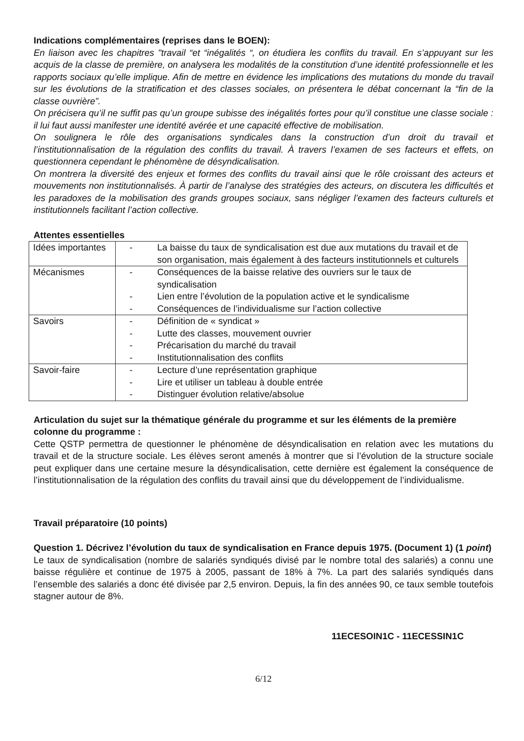Indications complémentaires (reprises dans le BOEN):
En liaison avec les chapitres "travail “et “inégalités “, on étudiera les conflits du travail. En s’appuyant sur les acquis de la classe de première, on analysera les modalités de la constitution d’une identité professionnelle et les rapports sociaux qu’elle implique. Afin de mettre en évidence les implications des mutations du monde du travail sur les évolutions de la stratification et des classes sociales, on présentera le débat concernant la “fin de la classe ouvrière”.
On précisera qu’il ne suffit pas qu’un groupe subisse des inégalités fortes pour qu’il constitue une classe sociale : il lui faut aussi manifester une identité avérée et une capacité effective de mobilisation.
On soulignera le rôle des organisations syndicales dans la construction d’un droit du travail et l’institutionnalisation de la régulation des conflits du travail. À travers l’examen de ses facteurs et effets, on questionnera cependant le phénomène de désyndicalisation.
On montrera la diversité des enjeux et formes des conflits du travail ainsi que le rôle croissant des acteurs et mouvements non institutionnalisés. À partir de l’analyse des stratégies des acteurs, on discutera les difficultés et les paradoxes de la mobilisation des grands groupes sociaux, sans négliger l’examen des facteurs culturels et institutionnels facilitant l’action collective.
Attentes essentielles
| Idées importantes | - La baisse du taux de syndicalisation est due aux mutations du travail et de son organisation, mais également à des facteurs institutionnels et culturels |
| Mécanismes | - Conséquences de la baisse relative des ouvriers sur le taux de syndicalisation - Lien entre l’évolution de la population active et le syndicalisme - Conséquences de l’individualisme sur l’action collective |
| Savoirs | - Définition de « syndicat » - Lutte des classes, mouvement ouvrier - Précarisation du marché du travail - Institutionnalisation des conflits |
| Savoir-faire | - Lecture d’une représentation graphique - Lire et utiliser un tableau à double entrée - Distinguer évolution relative/absolue |
Articulation du sujet sur la thématique générale du programme et sur les éléments de la première colonne du programme :
Cette QSTP permettra de questionner le phénomène de désyndicalisation en relation avec les mutations du travail et de la structure sociale. Les élèves seront amenés à montrer que si l’évolution de la structure sociale peut expliquer dans une certaine mesure la désyndicalisation, cette dernière est également la conséquence de l’institutionnalisation de la régulation des conflits du travail ainsi que du développement de l’individualisme.
Travail préparatoire (10 points)
Question 1. Décrivez l’évolution du taux de syndicalisation en France depuis 1975. (Document 1) (1 point)
Le taux de syndicalisation (nombre de salariés syndiqués divisé par le nombre total des salariés) a connu une baisse régulière et continue de 1975 à 2005, passant de 18% à 7%. La part des salariés syndiqués dans l’ensemble des salariés a donc été divisée par 2,5 environ. Depuis, la fin des années 90, ce taux semble toutefois stagner autour de 8%.
11ECESOIN1C - 11ECESSIN1C
6/12